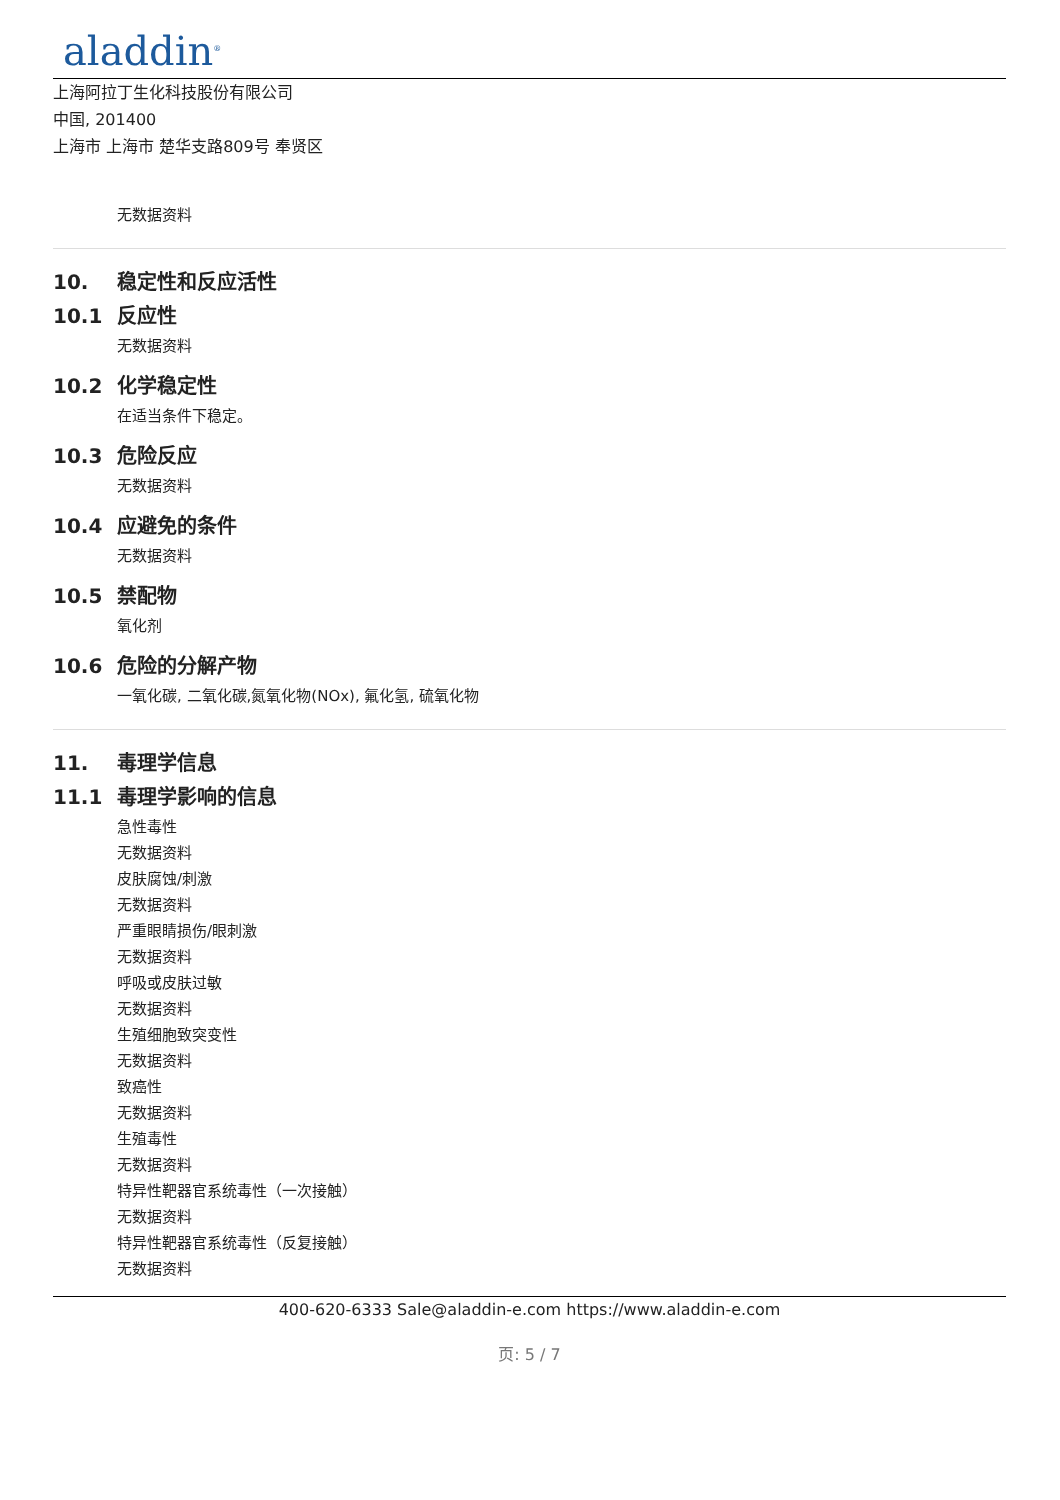aladdin<sup>®</sup>
上海阿拉丁生化科技股份有限公司
中国, 201400
上海市 上海市 楚华支路809号 奉贤区
无数据资料
10. 稳定性和反应活性
10.1 反应性
无数据资料
10.2 化学稳定性
在适当条件下稳定。
10.3 危险反应
无数据资料
10.4 应避免的条件
无数据资料
10.5 禁配物
氧化剂
10.6 危险的分解产物
一氧化碳, 二氧化碳,氮氧化物(NOx), 氟化氢, 硫氧化物
11. 毒理学信息
11.1 毒理学影响的信息
急性毒性
无数据资料
皮肤腐蚀/刺激
无数据资料
严重眼睛损伤/眼刺激
无数据资料
呼吸或皮肤过敏
无数据资料
生殖细胞致突变性
无数据资料
致癌性
无数据资料
生殖毒性
无数据资料
特异性靶器官系统毒性（一次接触）
无数据资料
特异性靶器官系统毒性（反复接触）
无数据资料
400-620-6333 Sale@aladdin-e.com https://www.aladdin-e.com
页: 5 / 7